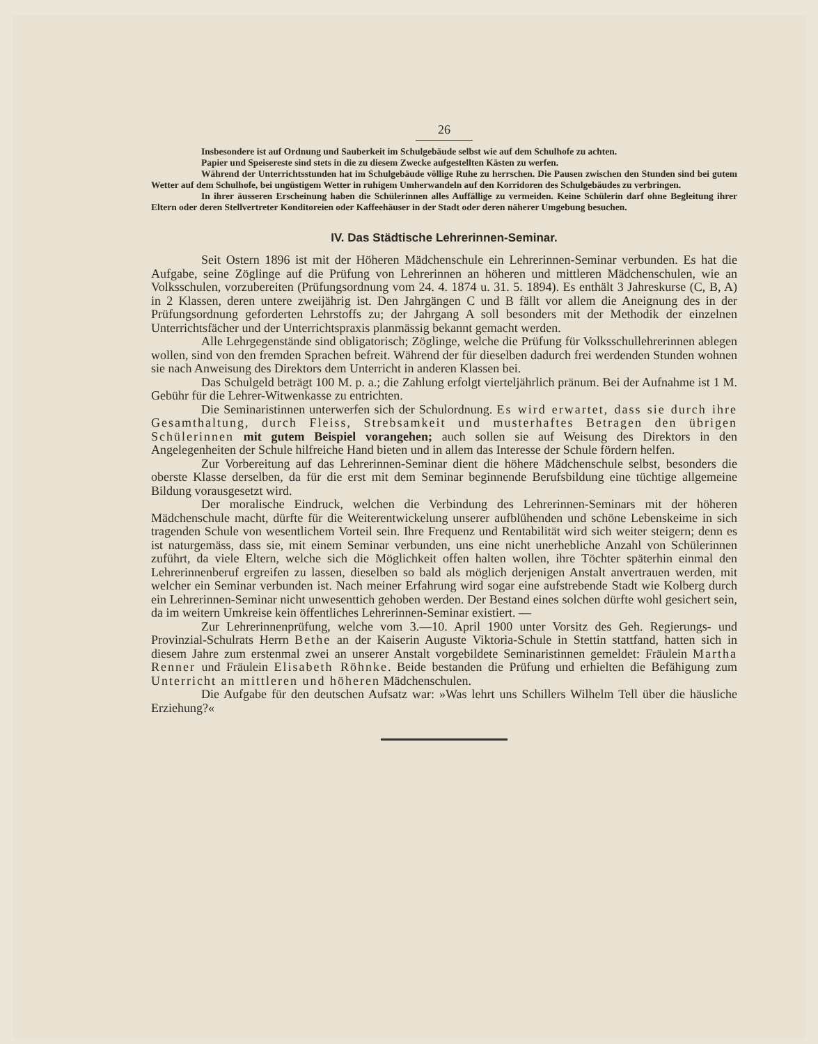26
Insbesondere ist auf Ordnung und Sauberkeit im Schulgebäude selbst wie auf dem Schulhofe zu achten.
Papier und Speisereste sind stets in die zu diesem Zwecke aufgestellten Kästen zu werfen.
Während der Unterrichtsstunden hat im Schulgebäude völlige Ruhe zu herrschen. Die Pausen zwischen den Stunden sind bei gutem Wetter auf dem Schulhofe, bei ungüstigem Wetter in ruhigem Umherwandeln auf den Korridoren des Schulgebäudes zu verbringen.
In ihrer äusseren Erscheinung haben die Schülerinnen alles Auffällige zu vermeiden. Keine Schülerin darf ohne Begleitung ihrer Eltern oder deren Stellvertreter Konditoreien oder Kaffeehäuser in der Stadt oder deren näherer Umgebung besuchen.
IV. Das Städtische Lehrerinnen-Seminar.
Seit Ostern 1896 ist mit der Höheren Mädchenschule ein Lehrerinnen-Seminar verbunden. Es hat die Aufgabe, seine Zöglinge auf die Prüfung von Lehrerinnen an höheren und mittleren Mädchenschulen, wie an Volksschulen, vorzubereiten (Prüfungsordnung vom 24. 4. 1874 u. 31. 5. 1894). Es enthält 3 Jahreskurse (C, B, A) in 2 Klassen, deren untere zweijährig ist. Den Jahrgängen C und B fällt vor allem die Aneignung des in der Prüfungsordnung geforderten Lehrstoffs zu; der Jahrgang A soll besonders mit der Methodik der einzelnen Unterrichtsfächer und der Unterrichtspraxis planmässig bekannt gemacht werden.
Alle Lehrgegenstände sind obligatorisch; Zöglinge, welche die Prüfung für Volksschullehrerinnen ablegen wollen, sind von den fremden Sprachen befreit. Während der für dieselben dadurch frei werdenden Stunden wohnen sie nach Anweisung des Direktors dem Unterricht in anderen Klassen bei.
Das Schulgeld beträgt 100 M. p. a.; die Zahlung erfolgt vierteljährlich pränum. Bei der Aufnahme ist 1 M. Gebühr für die Lehrer-Witwenkasse zu entrichten.
Die Seminaristinnen unterwerfen sich der Schulordnung. Es wird erwartet, dass sie durch ihre Gesamthaltung, durch Fleiss, Strebsamkeit und musterhaftes Betragen den übrigen Schülerinnen mit gutem Beispiel vorangehen; auch sollen sie auf Weisung des Direktors in den Angelegenheiten der Schule hilfreiche Hand bieten und in allem das Interesse der Schule fördern helfen.
Zur Vorbereitung auf das Lehrerinnen-Seminar dient die höhere Mädchenschule selbst, besonders die oberste Klasse derselben, da für die erst mit dem Seminar beginnende Berufsbildung eine tüchtige allgemeine Bildung vorausgesetzt wird.
Der moralische Eindruck, welchen die Verbindung des Lehrerinnen-Seminars mit der höheren Mädchenschule macht, dürfte für die Weiterentwickelung unserer aufblühenden und schöne Lebenskeime in sich tragenden Schule von wesentlichem Vorteil sein. Ihre Frequenz und Rentabilität wird sich weiter steigern; denn es ist naturgemäss, dass sie, mit einem Seminar verbunden, uns eine nicht unerhebliche Anzahl von Schülerinnen zuführt, da viele Eltern, welche sich die Möglichkeit offen halten wollen, ihre Töchter späterhin einmal den Lehrerinnenberuf ergreifen zu lassen, dieselben so bald als möglich derjenigen Anstalt anvertrauen werden, mit welcher ein Seminar verbunden ist. Nach meiner Erfahrung wird sogar eine aufstrebende Stadt wie Kolberg durch ein Lehrerinnen-Seminar nicht unwesenttich gehoben werden. Der Bestand eines solchen dürfte wohl gesichert sein, da im weitern Umkreise kein öffentliches Lehrerinnen-Seminar existiert. —
Zur Lehrerinnenprüfung, welche vom 3.—10. April 1900 unter Vorsitz des Geh. Regierungs- und Provinzial-Schulrats Herrn Bethe an der Kaiserin Auguste Viktoria-Schule in Stettin stattfand, hatten sich in diesem Jahre zum erstenmal zwei an unserer Anstalt vorgebildete Seminaristinnen gemeldet: Fräulein Martha Renner und Fräulein Elisabeth Röhnke. Beide bestanden die Prüfung und erhielten die Befähigung zum Unterricht an mittleren und höheren Mädchenschulen.
Die Aufgabe für den deutschen Aufsatz war: »Was lehrt uns Schillers Wilhelm Tell über die häusliche Erziehung?«